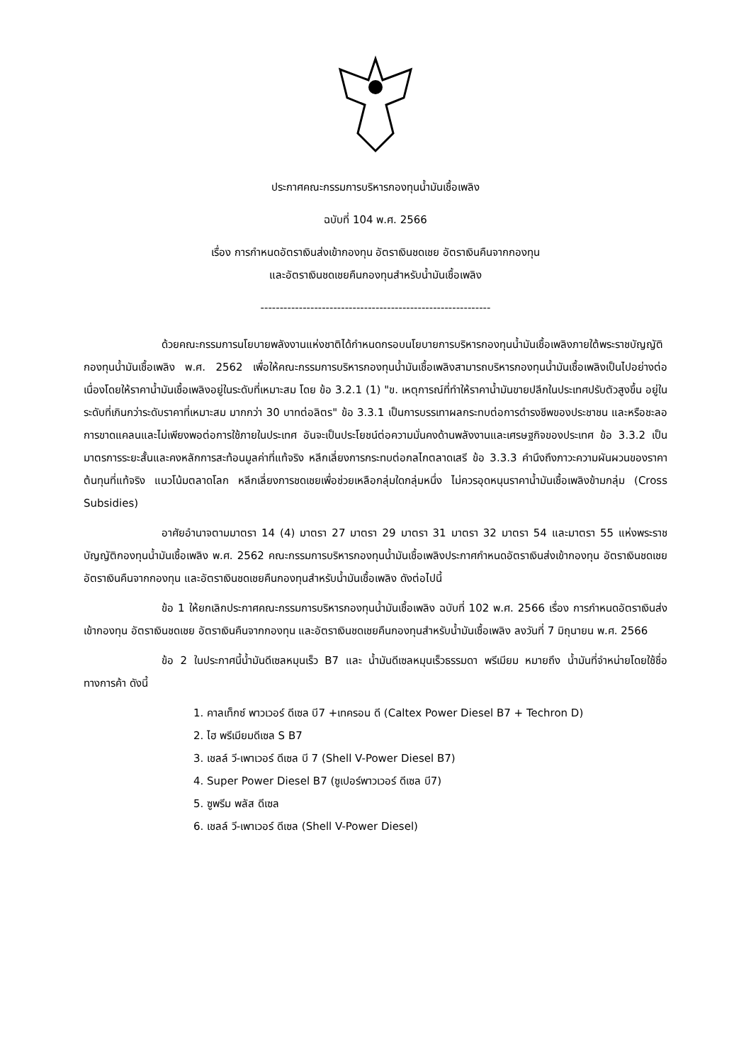ประกาศคณะกรรมการบริหารกองทุนน้ำมันเชื้อเพลิง
ฉบับที่ 104 พ.ศ. 2566
เรื่อง การกำหนดอัตราเงินส่งเข้ากองทุน อัตราเงินชดเชย อัตราเงินคืนจากกองทุน
และอัตราเงินชดเชยคืนกองทุนสำหรับน้ำมันเชื้อเพลิง
------------------------------------------------------------
ด้วยคณะกรรมการนโยบายพลังงานแห่งชาติได้กำหนดกรอบนโยบายการบริหารกองทุนน้ำมันเชื้อเพลิงภายใต้พระราชบัญญัติกองทุนน้ำมันเชื้อเพลิง พ.ศ. 2562 เพื่อให้คณะกรรมการบริหารกองทุนน้ำมันเชื้อเพลิงสามารถบริหารกองทุนน้ำมันเชื้อเพลิงเป็นไปอย่างต่อเนื่องโดยให้ราคาน้ำมันเชื้อเพลิงอยู่ในระดับที่เหมาะสม โดย ข้อ 3.2.1 (1) "ข. เหตุการณ์ที่ทำให้ราคาน้ำมันขายปลีกในประเทศปรับตัวสูงขึ้น อยู่ในระดับที่เกินกว่าระดับราคาที่เหมาะสม มากกว่า 30 บาทต่อลิตร" ข้อ 3.3.1 เป็นการบรรเทาผลกระทบต่อการดำรงชีพของประชาชน และหรือชะลอการขาดแคลนและไม่เพียงพอต่อการใช้ภายในประเทศ อันจะเป็นประโยชน์ต่อความมั่นคงด้านพลังงานและเศรษฐกิจของประเทศ ข้อ 3.3.2 เป็นมาตรการระยะสั้นและคงหลักการสะท้อนมูลค่าที่แท้จริง หลีกเลี่ยงการกระทบต่อกลไกตลาดเสรี ข้อ 3.3.3 คำนึงถึงภาวะความผันผวนของราคาต้นทุนที่แท้จริง แนวโน้มตลาดโลก หลีกเลี่ยงการชดเชยเพื่อช่วยเหลือกลุ่มใดกลุ่มหนึ่ง ไม่ควรอุดหนุนราคาน้ำมันเชื้อเพลิงข้ามกลุ่ม (Cross Subsidies)
อาศัยอำนาจตามมาตรา 14 (4) มาตรา 27 มาตรา 29 มาตรา 31 มาตรา 32 มาตรา 54 และมาตรา 55 แห่งพระราชบัญญัติกองทุนน้ำมันเชื้อเพลิง พ.ศ. 2562 คณะกรรมการบริหารกองทุนน้ำมันเชื้อเพลิงประกาศกำหนดอัตราเงินส่งเข้ากองทุน อัตราเงินชดเชย อัตราเงินคืนจากกองทุน และอัตราเงินชดเชยคืนกองทุนสำหรับน้ำมันเชื้อเพลิง ดังต่อไปนี้
ข้อ 1 ให้ยกเลิกประกาศคณะกรรมการบริหารกองทุนน้ำมันเชื้อเพลิง ฉบับที่ 102 พ.ศ. 2566 เรื่อง การกำหนดอัตราเงินส่งเข้ากองทุน อัตราเงินชดเชย อัตราเงินคืนจากกองทุน และอัตราเงินชดเชยคืนกองทุนสำหรับน้ำมันเชื้อเพลิง ลงวันที่ 7 มิถุนายน พ.ศ. 2566
ข้อ 2 ในประกาศนี้น้ำมันดีเซลหมุนเร็ว B7 และ น้ำมันดีเซลหมุนเร็วธรรมดา พรีเมียม หมายถึง น้ำมันที่จำหน่ายโดยใช้ชื่อทางการค้า ดังนี้
1. คาลเท็กซ์ พาวเวอร์ ดีเซล บี7 +เทครอน ดี (Caltex Power Diesel B7 + Techron D)
2. ไฮ พรีเมียมดีเซล S B7
3. เชลล์ วี-เพาเวอร์ ดีเซล บี 7 (Shell V-Power Diesel B7)
4. Super Power Diesel B7 (ซูเปอร์พาวเวอร์ ดีเซล บี7)
5. ซูพรีม พลัส ดีเซล
6. เชลล์ วี-เพาเวอร์ ดีเซล (Shell V-Power Diesel)